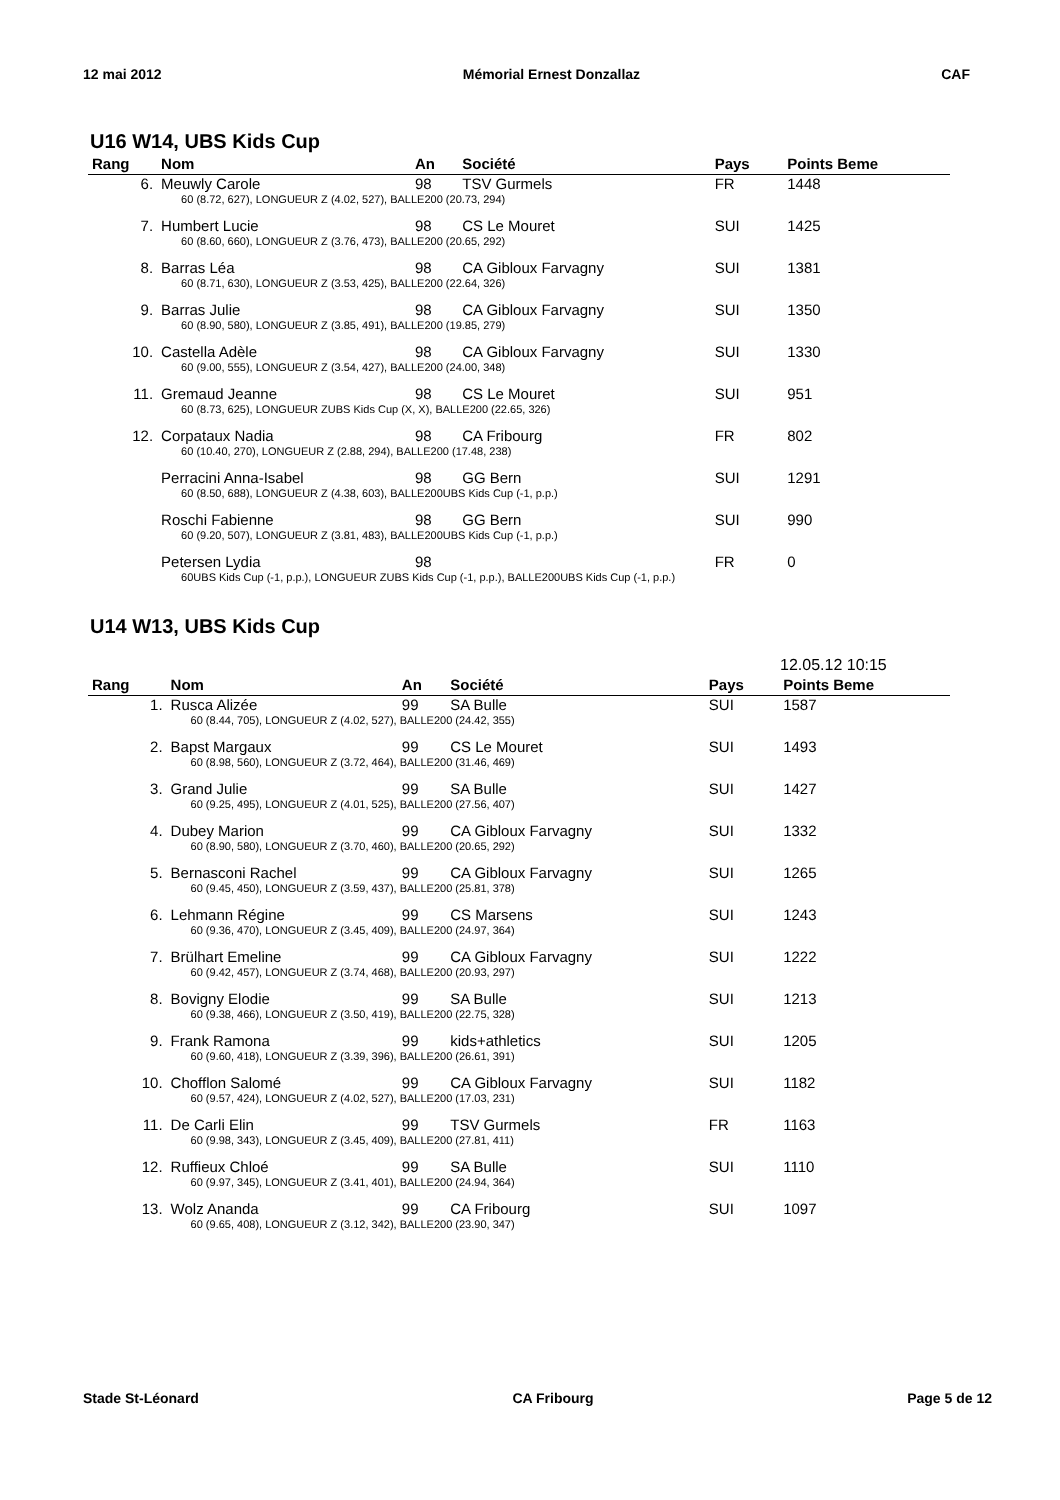12 mai 2012 Mémorial Ernest Donzallaz CAF
U16 W14, UBS Kids Cup
| Rang | Nom | An | Société | Pays | Points Beme |
| --- | --- | --- | --- | --- | --- |
| 6. | Meuwly Carole | 98 | TSV Gurmels | FR | 1448 |
| | 60 (8.72, 627), LONGUEUR Z (4.02, 527), BALLE200 (20.73, 294) | | | | |
| 7. | Humbert Lucie | 98 | CS Le Mouret | SUI | 1425 |
| | 60 (8.60, 660), LONGUEUR Z (3.76, 473), BALLE200 (20.65, 292) | | | | |
| 8. | Barras Léa | 98 | CA Gibloux Farvagny | SUI | 1381 |
| | 60 (8.71, 630), LONGUEUR Z (3.53, 425), BALLE200 (22.64, 326) | | | | |
| 9. | Barras Julie | 98 | CA Gibloux Farvagny | SUI | 1350 |
| | 60 (8.90, 580), LONGUEUR Z (3.85, 491), BALLE200 (19.85, 279) | | | | |
| 10. | Castella Adèle | 98 | CA Gibloux Farvagny | SUI | 1330 |
| | 60 (9.00, 555), LONGUEUR Z (3.54, 427), BALLE200 (24.00, 348) | | | | |
| 11. | Gremaud Jeanne | 98 | CS Le Mouret | SUI | 951 |
| | 60 (8.73, 625), LONGUEUR ZUBS Kids Cup (X, X), BALLE200 (22.65, 326) | | | | |
| 12. | Corpataux Nadia | 98 | CA Fribourg | FR | 802 |
| | 60 (10.40, 270), LONGUEUR Z (2.88, 294), BALLE200 (17.48, 238) | | | | |
| | Perracini Anna-Isabel | 98 | GG Bern | SUI | 1291 |
| | 60 (8.50, 688), LONGUEUR Z (4.38, 603), BALLE200UBS Kids Cup (-1, p.p.) | | | | |
| | Roschi Fabienne | 98 | GG Bern | SUI | 990 |
| | 60 (9.20, 507), LONGUEUR Z (3.81, 483), BALLE200UBS Kids Cup (-1, p.p.) | | | | |
| | Petersen Lydia | 98 | | FR | 0 |
| | 60UBS Kids Cup (-1, p.p.), LONGUEUR ZUBS Kids Cup (-1, p.p.), BALLE200UBS Kids Cup (-1, p.p.) | | | | |
U14 W13, UBS Kids Cup
12.05.12 10:15
| Rang | Nom | An | Société | Pays | Points Beme |
| --- | --- | --- | --- | --- | --- |
| 1. | Rusca Alizée | 99 | SA Bulle | SUI | 1587 |
| | 60 (8.44, 705), LONGUEUR Z (4.02, 527), BALLE200 (24.42, 355) | | | | |
| 2. | Bapst Margaux | 99 | CS Le Mouret | SUI | 1493 |
| | 60 (8.98, 560), LONGUEUR Z (3.72, 464), BALLE200 (31.46, 469) | | | | |
| 3. | Grand Julie | 99 | SA Bulle | SUI | 1427 |
| | 60 (9.25, 495), LONGUEUR Z (4.01, 525), BALLE200 (27.56, 407) | | | | |
| 4. | Dubey Marion | 99 | CA Gibloux Farvagny | SUI | 1332 |
| | 60 (8.90, 580), LONGUEUR Z (3.70, 460), BALLE200 (20.65, 292) | | | | |
| 5. | Bernasconi Rachel | 99 | CA Gibloux Farvagny | SUI | 1265 |
| | 60 (9.45, 450), LONGUEUR Z (3.59, 437), BALLE200 (25.81, 378) | | | | |
| 6. | Lehmann Régine | 99 | CS Marsens | SUI | 1243 |
| | 60 (9.36, 470), LONGUEUR Z (3.45, 409), BALLE200 (24.97, 364) | | | | |
| 7. | Brülhart Emeline | 99 | CA Gibloux Farvagny | SUI | 1222 |
| | 60 (9.42, 457), LONGUEUR Z (3.74, 468), BALLE200 (20.93, 297) | | | | |
| 8. | Bovigny Elodie | 99 | SA Bulle | SUI | 1213 |
| | 60 (9.38, 466), LONGUEUR Z (3.50, 419), BALLE200 (22.75, 328) | | | | |
| 9. | Frank Ramona | 99 | kids+athletics | SUI | 1205 |
| | 60 (9.60, 418), LONGUEUR Z (3.39, 396), BALLE200 (26.61, 391) | | | | |
| 10. | Chofflon Salomé | 99 | CA Gibloux Farvagny | SUI | 1182 |
| | 60 (9.57, 424), LONGUEUR Z (4.02, 527), BALLE200 (17.03, 231) | | | | |
| 11. | De Carli Elin | 99 | TSV Gurmels | FR | 1163 |
| | 60 (9.98, 343), LONGUEUR Z (3.45, 409), BALLE200 (27.81, 411) | | | | |
| 12. | Ruffieux Chloé | 99 | SA Bulle | SUI | 1110 |
| | 60 (9.97, 345), LONGUEUR Z (3.41, 401), BALLE200 (24.94, 364) | | | | |
| 13. | Wolz Ananda | 99 | CA Fribourg | SUI | 1097 |
| | 60 (9.65, 408), LONGUEUR Z (3.12, 342), BALLE200 (23.90, 347) | | | | |
Stade St-Léonard CA Fribourg Page 5 de 12